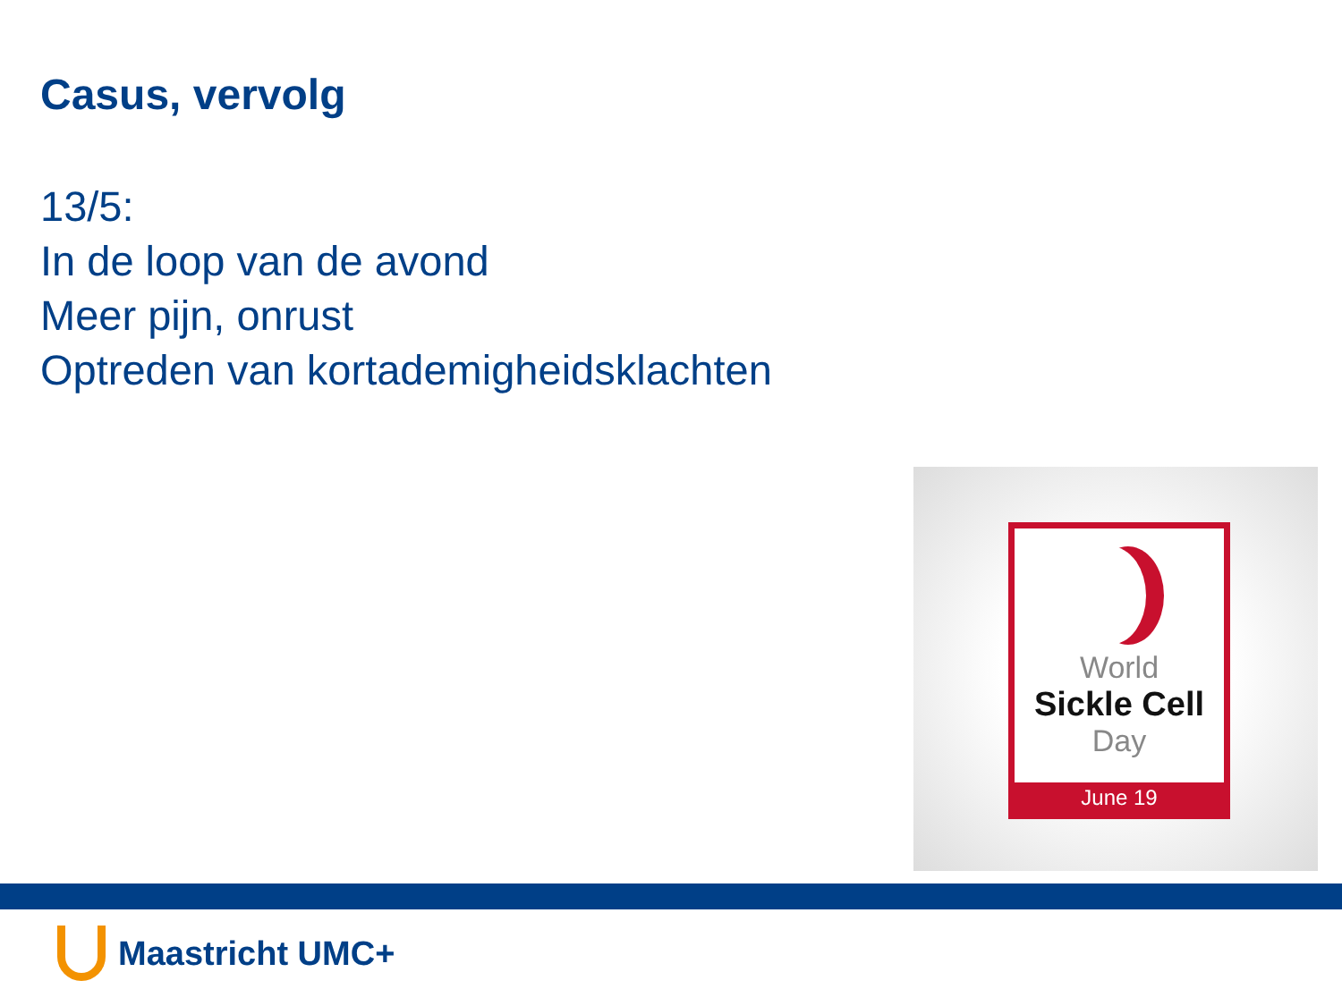Casus, vervolg
13/5:
In de loop van de avond
Meer pijn, onrust
Optreden van kortademigheidsklachten
World
Sickle Cell
Day
June 19
Maastricht UMC+